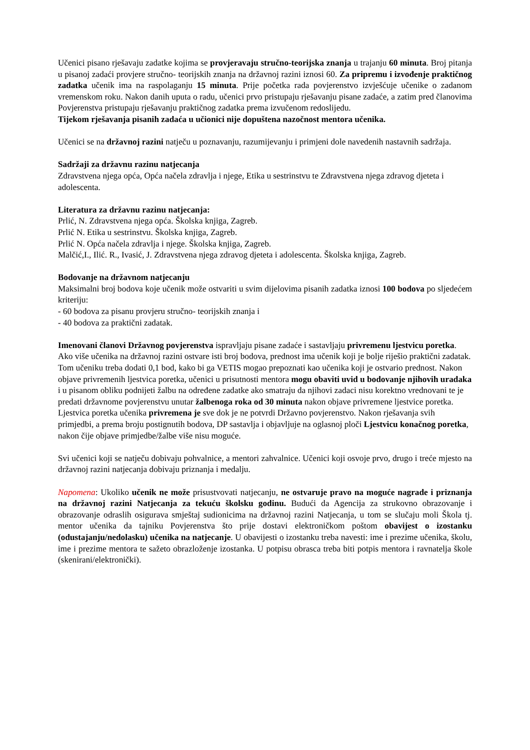Učenici pisano rješavaju zadatke kojima se provjeravaju stručno-teorijska znanja u trajanju 60 minuta. Broj pitanja u pisanoj zadaći provjere stručno- teorijskih znanja na državnoj razini iznosi 60. Za pripremu i izvođenje praktičnog zadatka učenik ima na raspolaganju 15 minuta. Prije početka rada povjerenstvo izvješćuje učenike o zadanom vremenskom roku. Nakon danih uputa o radu, učenici prvo pristupaju rješavanju pisane zadaće, a zatim pred članovima Povjerenstva pristupaju rješavanju praktičnog zadatka prema izvučenom redoslijedu.
Tijekom rješavanja pisanih zadaća u učionici nije dopuštena nazočnost mentora učenika.
Učenici se na državnoj razini natječu u poznavanju, razumijevanju i primjeni dole navedenih nastavnih sadržaja.
Sadržaji za državnu razinu natjecanja
Zdravstvena njega opća, Opća načela zdravlja i njege, Etika u sestrinstvu te Zdravstvena njega zdravog djeteta i adolescenta.
Literatura za državnu razinu natjecanja:
Prlić, N. Zdravstvena njega opća. Školska knjiga, Zagreb.
Prlić N. Etika u sestrinstvu. Školska knjiga, Zagreb.
Prlić N. Opća načela zdravlja i njege. Školska knjiga, Zagreb.
Malčić,I., Ilić. R., Ivasić, J. Zdravstvena njega zdravog djeteta i adolescenta. Školska knjiga, Zagreb.
Bodovanje na državnom natjecanju
Maksimalni broj bodova koje učenik može ostvariti u svim dijelovima pisanih zadatka iznosi 100 bodova po sljedećem kriteriju:
- 60 bodova za pisanu provjeru stručno- teorijskih znanja i
- 40 bodova za praktični zadatak.
Imenovani članovi Državnog povjerenstva ispravljaju pisane zadaće i sastavljaju privremenu ljestvicu poretka. Ako više učenika na državnoj razini ostvare isti broj bodova, prednost ima učenik koji je bolje riješio praktični zadatak. Tom učeniku treba dodati 0,1 bod, kako bi ga VETIS mogao prepoznati kao učenika koji je ostvario prednost. Nakon objave privremenih ljestvica poretka, učenici u prisutnosti mentora mogu obaviti uvid u bodovanje njihovih uradaka i u pisanom obliku podnijeti žalbu na određene zadatke ako smatraju da njihovi zadaci nisu korektno vrednovani te je predati državnome povjerenstvu unutar žalbenoga roka od 30 minuta nakon objave privremene ljestvice poretka. Ljestvica poretka učenika privremena je sve dok je ne potvrdi Državno povjerenstvo. Nakon rješavanja svih primjedbi, a prema broju postignutih bodova, DP sastavlja i objavljuje na oglasnoj ploči Ljestvicu konačnog poretka, nakon čije objave primjedbe/žalbe više nisu moguće.
Svi učenici koji se natječu dobivaju pohvalnice, a mentori zahvalnice. Učenici koji osvoje prvo, drugo i treće mjesto na državnoj razini natjecanja dobivaju priznanja i medalju.
Napomena: Ukoliko učenik ne može prisustvovati natjecanju, ne ostvaruje pravo na moguće nagrade i priznanja na državnoj razini Natjecanja za tekuću školsku godinu. Budući da Agencija za strukovno obrazovanje i obrazovanje odraslih osigurava smještaj sudionicima na državnoj razini Natjecanja, u tom se slučaju moli Škola tj. mentor učenika da tajniku Povjerenstva što prije dostavi elektroničkom poštom obavijest o izostanku (odustajanju/nedolasku) učenika na natjecanje. U obavijesti o izostanku treba navesti: ime i prezime učenika, školu, ime i prezime mentora te sažeto obrazloženje izostanka. U potpisu obrasca treba biti potpis mentora i ravnatelja škole (skenirani/elektronički).